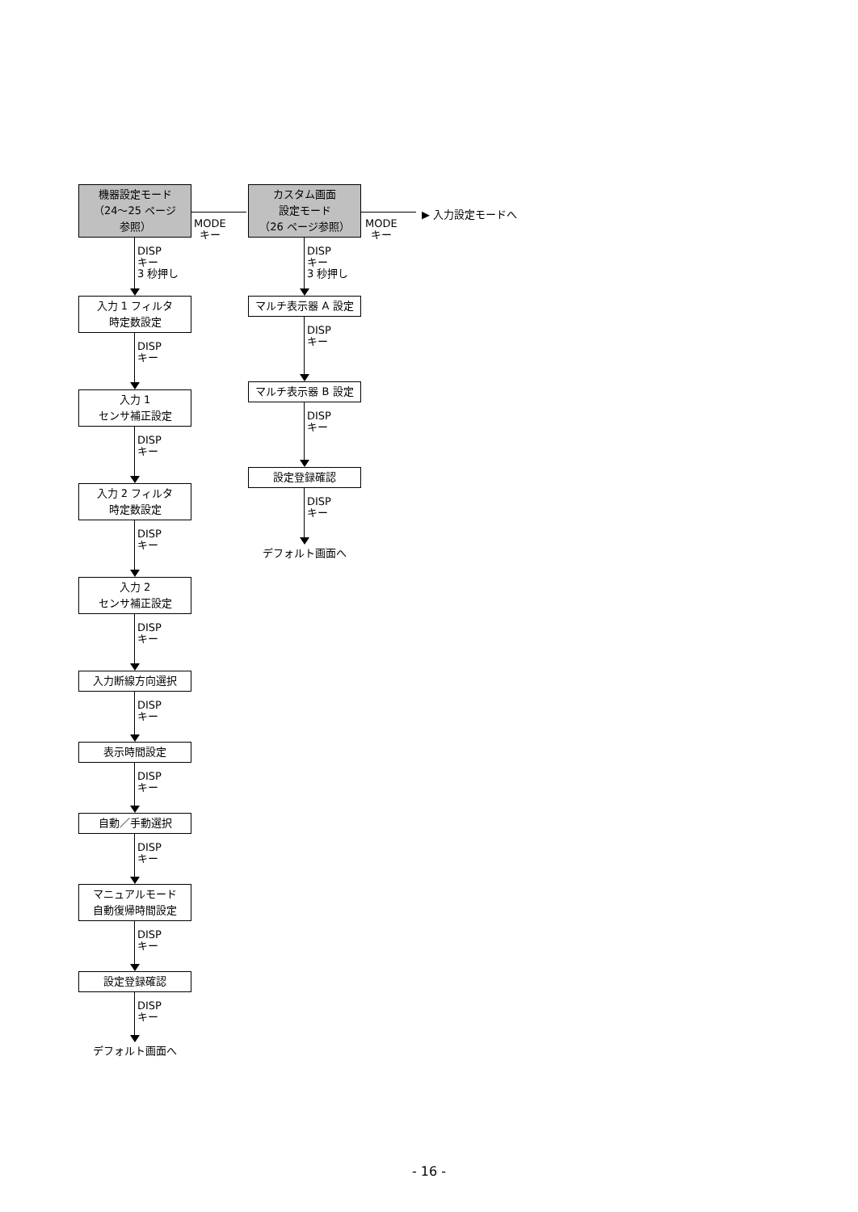機器設定モード
（24～25 ページ
参照）
DISP
キー
3 秒押し
入力 1 フィルタ
時定数設定
DISP
キー
入力 1
センサ補正設定
DISP
キー
入力 2 フィルタ
時定数設定
DISP
キー
入力 2
センサ補正設定
DISP
キー
入力断線方向選択
DISP
キー
表示時間設定
DISP
キー
自動／手動選択
DISP
キー
マニュアルモード
自動復帰時間設定
DISP
キー
設定登録確認
DISP
キー
デフォルト画面へ
MODE
キー
カスタム画面
設定モード
（26 ページ参照）
DISP
キー
3 秒押し
マルチ表示器 A 設定
DISP
キー
マルチ表示器 B 設定
DISP
キー
設定登録確認
DISP
キー
デフォルト画面へ
MODE
キー
▶ 入力設定モードへ
- 16 -